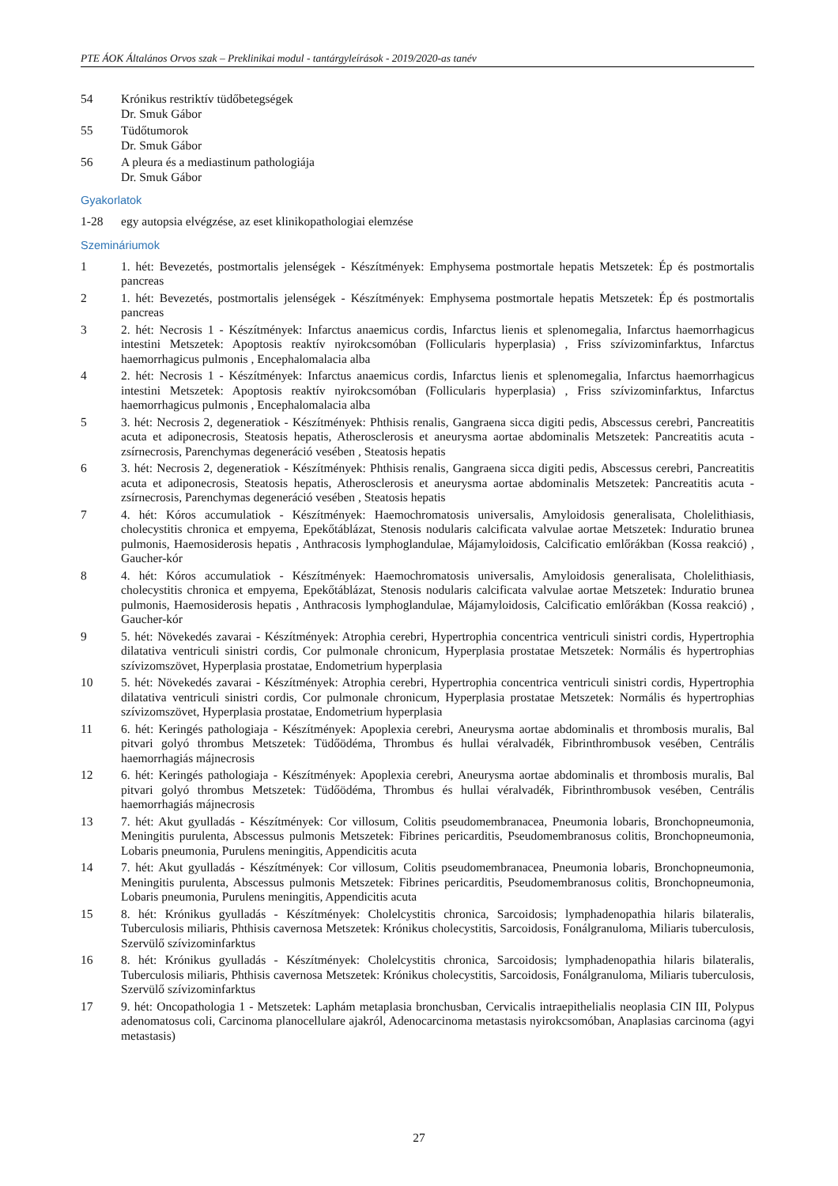PTE ÁOK Általános Orvos szak – Preklinikai modul - tantárgyleírások - 2019/2020-as tanév
54 Krónikus restriktív tüdőbetegségek
Dr. Smuk Gábor
55 Tüdőtumorok
Dr. Smuk Gábor
56 A pleura és a mediastinum pathologiája
Dr. Smuk Gábor
Gyakorlatok
1-28 egy autopsia elvégzése, az eset klinikopathologiai elemzése
Szemináriumok
1 1. hét: Bevezetés, postmortalis jelenségek - Készítmények: Emphysema postmortale hepatis Metszetek: Ép és postmortalis pancreas
2 1. hét: Bevezetés, postmortalis jelenségek - Készítmények: Emphysema postmortale hepatis Metszetek: Ép és postmortalis pancreas
3 2. hét: Necrosis 1 - Készítmények: Infarctus anaemicus cordis, Infarctus lienis et splenomegalia, Infarctus haemorrhagicus intestini Metszetek: Apoptosis reaktív nyirokcsomóban (Follicularis hyperplasia) , Friss szívizominfarktus, Infarctus haemorrhagicus pulmonis , Encephalomalacia alba
4 2. hét: Necrosis 1 - Készítmények: Infarctus anaemicus cordis, Infarctus lienis et splenomegalia, Infarctus haemorrhagicus intestini Metszetek: Apoptosis reaktív nyirokcsomóban (Follicularis hyperplasia) , Friss szívizominfarktus, Infarctus haemorrhagicus pulmonis , Encephalomalacia alba
5 3. hét: Necrosis 2, degeneratiok - Készítmények: Phthisis renalis, Gangraena sicca digiti pedis, Abscessus cerebri, Pancreatitis acuta et adiponecrosis, Steatosis hepatis, Atherosclerosis et aneurysma aortae abdominalis Metszetek: Pancreatitis acuta - zsírnecrosis, Parenchymas degeneráció vesében , Steatosis hepatis
6 3. hét: Necrosis 2, degeneratiok - Készítmények: Phthisis renalis, Gangraena sicca digiti pedis, Abscessus cerebri, Pancreatitis acuta et adiponecrosis, Steatosis hepatis, Atherosclerosis et aneurysma aortae abdominalis Metszetek: Pancreatitis acuta - zsírnecrosis, Parenchymas degeneráció vesében , Steatosis hepatis
7 4. hét: Kóros accumulatiok - Készítmények: Haemochromatosis universalis, Amyloidosis generalisata, Cholelithiasis, cholecystitis chronica et empyema, Epekőtáblázat, Stenosis nodularis calcificata valvulae aortae Metszetek: Induratio brunea pulmonis, Haemosiderosis hepatis , Anthracosis lymphoglandulae, Májamyloidosis, Calcificatio emlőrákban (Kossa reakció) , Gaucher-kór
8 4. hét: Kóros accumulatiok - Készítmények: Haemochromatosis universalis, Amyloidosis generalisata, Cholelithiasis, cholecystitis chronica et empyema, Epekőtáblázat, Stenosis nodularis calcificata valvulae aortae Metszetek: Induratio brunea pulmonis, Haemosiderosis hepatis , Anthracosis lymphoglandulae, Májamyloidosis, Calcificatio emlőrákban (Kossa reakció) , Gaucher-kór
9 5. hét: Növekedés zavarai - Készítmények: Atrophia cerebri, Hypertrophia concentrica ventriculi sinistri cordis, Hypertrophia dilatativa ventriculi sinistri cordis, Cor pulmonale chronicum, Hyperplasia prostatae Metszetek: Normális és hypertrophias szívizomszövet, Hyperplasia prostatae, Endometrium hyperplasia
10 5. hét: Növekedés zavarai - Készítmények: Atrophia cerebri, Hypertrophia concentrica ventriculi sinistri cordis, Hypertrophia dilatativa ventriculi sinistri cordis, Cor pulmonale chronicum, Hyperplasia prostatae Metszetek: Normális és hypertrophias szívizomszövet, Hyperplasia prostatae, Endometrium hyperplasia
11 6. hét: Keringés pathologiaja - Készítmények: Apoplexia cerebri, Aneurysma aortae abdominalis et thrombosis muralis, Bal pitvari golyó thrombus Metszetek: Tüdőödéma, Thrombus és hullai véralvadék, Fibrinthrombusok vesében, Centrális haemorrhagiás májnecrosis
12 6. hét: Keringés pathologiaja - Készítmények: Apoplexia cerebri, Aneurysma aortae abdominalis et thrombosis muralis, Bal pitvari golyó thrombus Metszetek: Tüdőödéma, Thrombus és hullai véralvadék, Fibrinthrombusok vesében, Centrális haemorrhagiás májnecrosis
13 7. hét: Akut gyulladás - Készítmények: Cor villosum, Colitis pseudomembranacea, Pneumonia lobaris, Bronchopneumonia, Meningitis purulenta, Abscessus pulmonis Metszetek: Fibrines pericarditis, Pseudomembranosus colitis, Bronchopneumonia, Lobaris pneumonia, Purulens meningitis, Appendicitis acuta
14 7. hét: Akut gyulladás - Készítmények: Cor villosum, Colitis pseudomembranacea, Pneumonia lobaris, Bronchopneumonia, Meningitis purulenta, Abscessus pulmonis Metszetek: Fibrines pericarditis, Pseudomembranosus colitis, Bronchopneumonia, Lobaris pneumonia, Purulens meningitis, Appendicitis acuta
15 8. hét: Krónikus gyulladás - Készítmények: Cholelcystitis chronica, Sarcoidosis; lymphadenopathia hilaris bilateralis, Tuberculosis miliaris, Phthisis cavernosa Metszetek: Krónikus cholecystitis, Sarcoidosis, Fonálgranuloma, Miliaris tuberculosis, Szervülő szívizominfarktus
16 8. hét: Krónikus gyulladás - Készítmények: Cholelcystitis chronica, Sarcoidosis; lymphadenopathia hilaris bilateralis, Tuberculosis miliaris, Phthisis cavernosa Metszetek: Krónikus cholecystitis, Sarcoidosis, Fonálgranuloma, Miliaris tuberculosis, Szervülő szívizominfarktus
17 9. hét: Oncopathologia 1 - Metszetek: Laphám metaplasia bronchusban, Cervicalis intraepithelialis neoplasia CIN III, Polypus adenomatosus coli, Carcinoma planocellulare ajakról, Adenocarcinoma metastasis nyirokcsomóban, Anaplasias carcinoma (agyi metastasis)
27